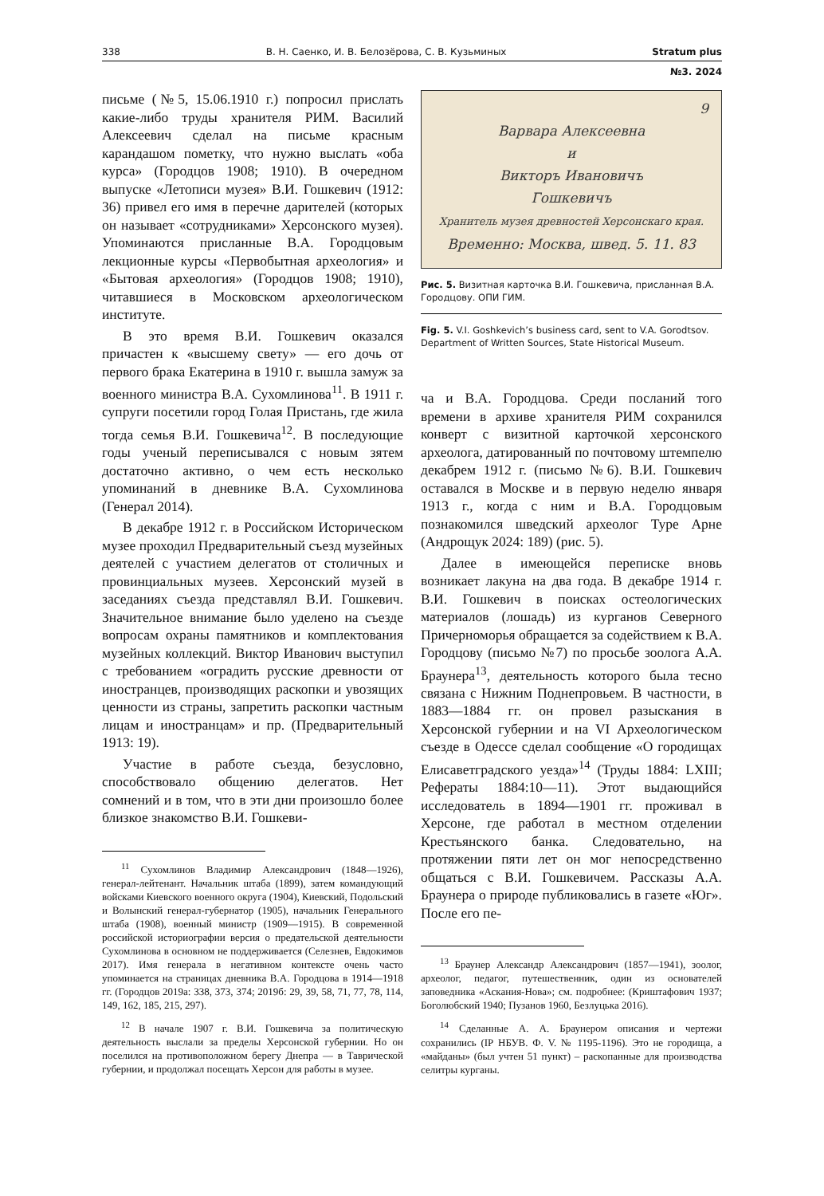338 В. Н. Саенко, И. В. Белозёрова, С. В. Кузьминых Stratum plus
№3. 2024
письме (№5, 15.06.1910 г.) попросил прислать какие-либо труды хранителя РИМ. Василий Алексеевич сделал на письме красным карандашом пометку, что нужно выслать «оба курса» (Городцов 1908; 1910). В очередном выпуске «Летописи музея» В.И. Гошкевич (1912: 36) привел его имя в перечне дарителей (которых он называет «сотрудниками» Херсонского музея). Упоминаются присланные В.А. Городцовым лекционные курсы «Первобытная археология» и «Бытовая археология» (Городцов 1908; 1910), читавшиеся в Московском археологическом институте.
В это время В.И. Гошкевич оказался причастен к «высшему свету» — его дочь от первого брака Екатерина в 1910 г. вышла замуж за военного министра В.А. Сухомлинова<sup>11</sup>. В 1911 г. супруги посетили город Голая Пристань, где жила тогда семья В.И. Гошкевича<sup>12</sup>. В последующие годы ученый переписывался с новым зятем достаточно активно, о чем есть несколько упоминаний в дневнике В.А. Сухомлинова (Генерал 2014).
В декабре 1912 г. в Российском Историческом музее проходил Предварительный съезд музейных деятелей с участием делегатов от столичных и провинциальных музеев. Херсонский музей в заседаниях съезда представлял В.И. Гошкевич. Значительное внимание было уделено на съезде вопросам охраны памятников и комплектования музейных коллекций. Виктор Иванович выступил с требованием «оградить русские древности от иностранцев, производящих раскопки и увозящих ценности из страны, запретить раскопки частным лицам и иностранцам» и пр. (Предварительный 1913: 19).
Участие в работе съезда, безусловно, способствовало общению делегатов. Нет сомнений и в том, что в эти дни произошло более близкое знакомство В.И. Гошкеви-
<sup>11</sup> Сухомлинов Владимир Александрович (1848—1926), генерал-лейтенант. Начальник штаба (1899), затем командующий войсками Киевского военного округа (1904), Киевский, Подольский и Волынский генерал-губернатор (1905), начальник Генерального штаба (1908), военный министр (1909—1915). В современной российской историографии версия о предательской деятельности Сухомлинова в основном не поддерживается (Селезнев, Евдокимов 2017). Имя генерала в негативном контексте очень часто упоминается на страницах дневника В.А. Городцова в 1914—1918 гг. (Городцов 2019а: 338, 373, 374; 2019б: 29, 39, 58, 71, 77, 78, 114, 149, 162, 185, 215, 297).
<sup>12</sup> В начале 1907 г. В.И. Гошкевича за политическую деятельность выслали за пределы Херсонской губернии. Но он поселился на противоположном берегу Днепра — в Таврической губернии, и продолжал посещать Херсон для работы в музее.
9
Варвара Алексеевна
и
Викторъ Ивановичъ
Гошкевичъ
Хранитель музея древностей Херсонскаго края.
Временно: Москва, швед. 5. 11. 83
Рис. 5. Визитная карточка В.И. Гошкевича, присланная В.А. Городцову. ОПИ ГИМ.
Fig. 5. V.I. Goshkevich’s business card, sent to V.A. Gorodtsov. Department of Written Sources, State Historical Museum.
ча и В.А. Городцова. Среди посланий того времени в архиве хранителя РИМ сохранился конверт с визитной карточкой херсонского археолога, датированный по почтовому штемпелю декабрем 1912 г. (письмо №6). В.И. Гошкевич оставался в Москве и в первую неделю января 1913 г., когда с ним и В.А. Городцовым познакомился шведский археолог Туре Арне (Андрощук 2024: 189) (рис. 5).
Далее в имеющейся переписке вновь возникает лакуна на два года. В декабре 1914 г. В.И. Гошкевич в поисках остеологических материалов (лошадь) из курганов Северного Причерноморья обращается за содействием к В.А. Городцову (письмо №7) по просьбе зоолога А.А. Браунера<sup>13</sup>, деятельность которого была тесно связана с Нижним Поднепровьем. В частности, в 1883—1884 гг. он провел разыскания в Херсонской губернии и на VI Археологическом съезде в Одессе сделал сообщение «О городищах Елисаветградского уезда»<sup>14</sup> (Труды 1884: LXIII; Рефераты 1884:10—11). Этот выдающийся исследователь в 1894—1901 гг. проживал в Херсоне, где работал в местном отделении Крестьянского банка. Следовательно, на протяжении пяти лет он мог непосредственно общаться с В.И. Гошкевичем. Рассказы А.А. Браунера о природе публиковались в газете «Юг». После его пе-
<sup>13</sup> Браунер Александр Александрович (1857—1941), зоолог, археолог, педагог, путешественник, один из основателей заповедника «Аскания-Нова»; см. подробнее: (Криштафович 1937; Боголюбский 1940; Пузанов 1960, Безлуцька 2016).
<sup>14</sup> Сделанные А. А. Браунером описания и чертежи сохранились (ІР НБУВ. Ф. V. № 1195-1196). Это не городища, а «майданы» (был учтен 51 пункт) – раскопанные для производства селитры курганы.